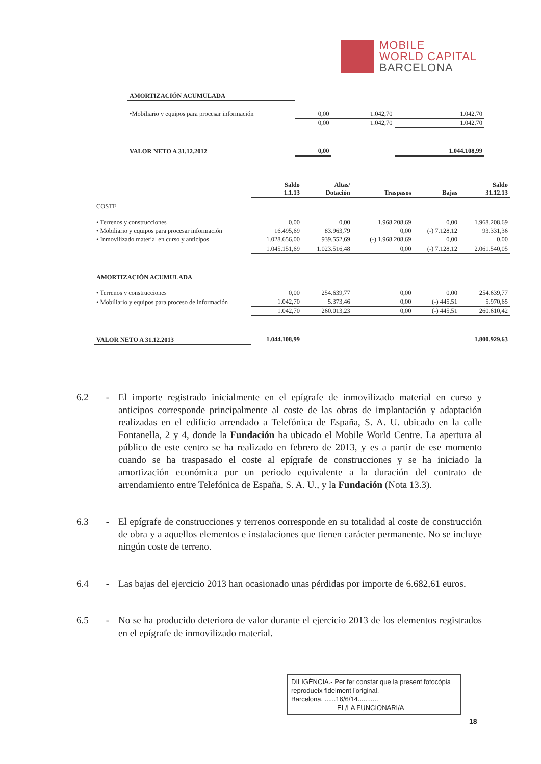MOBILE
WORLD CAPITAL
BARCELONA
| AMORTIZACIÓN ACUMULADA | | | |
| •Mobiliario y equipos para procesar información | 0,00 | 1.042,70 | 1.042,70 |
| | 0,00 | 1.042,70 | 1.042,70 |
| VALOR NETO A 31.12.2012 | 0,00 | | 1.044.108,99 |
| | Saldo 1.1.13 | Altas/ Dotación | Traspasos | Bajas | Saldo 31.12.13 |
| --- | --- | --- | --- | --- | --- |
| COSTE | | | | | |
| • Terrenos y construcciones | 0,00 | 0,00 | 1.968.208,69 | 0,00 | 1.968.208,69 |
| • Mobiliario y equipos para procesar información | 16.495,69 | 83.963,79 | 0,00 | (-) 7.128,12 | 93.331,36 |
| • Inmovilizado material en curso y anticipos | 1.028.656,00 | 939.552,69 | (-) 1.968.208,69 | 0,00 | 0,00 |
| | 1.045.151,69 | 1.023.516,48 | 0,00 | (-) 7.128,12 | 2.061.540,05 |
| AMORTIZACIÓN ACUMULADA | | | | | |
| • Terrenos y construcciones | 0,00 | 254.639,77 | 0,00 | 0,00 | 254.639,77 |
| • Mobiliario y equipos para proceso de información | 1.042,70 | 5.373,46 | 0,00 | (-) 445,51 | 5.970,65 |
| | 1.042,70 | 260.013,23 | 0,00 | (-) 445,51 | 260.610,42 |
| VALOR NETO A 31.12.2013 | 1.044.108,99 | | | | 1.800.929,63 |
6.2 - El importe registrado inicialmente en el epígrafe de inmovilizado material en curso y anticipos corresponde principalmente al coste de las obras de implantación y adaptación realizadas en el edificio arrendado a Telefónica de España, S. A. U. ubicado en la calle Fontanella, 2 y 4, donde la Fundación ha ubicado el Mobile World Centre. La apertura al público de este centro se ha realizado en febrero de 2013, y es a partir de ese momento cuando se ha traspasado el coste al epígrafe de construcciones y se ha iniciado la amortización económica por un periodo equivalente a la duración del contrato de arrendamiento entre Telefónica de España, S. A. U., y la Fundación (Nota 13.3).
6.3 - El epígrafe de construcciones y terrenos corresponde en su totalidad al coste de construcción de obra y a aquellos elementos e instalaciones que tienen carácter permanente. No se incluye ningún coste de terreno.
6.4 - Las bajas del ejercicio 2013 han ocasionado unas pérdidas por importe de 6.682,61 euros.
6.5 - No se ha producido deterioro de valor durante el ejercicio 2013 de los elementos registrados en el epígrafe de inmovilizado material.
DILIGÈNCIA.- Per fer constar que la present fotocòpia reprodueix fidelment l'original.
Barcelona, ......16/6/14...........
EL/LA FUNCIONARI/A
18